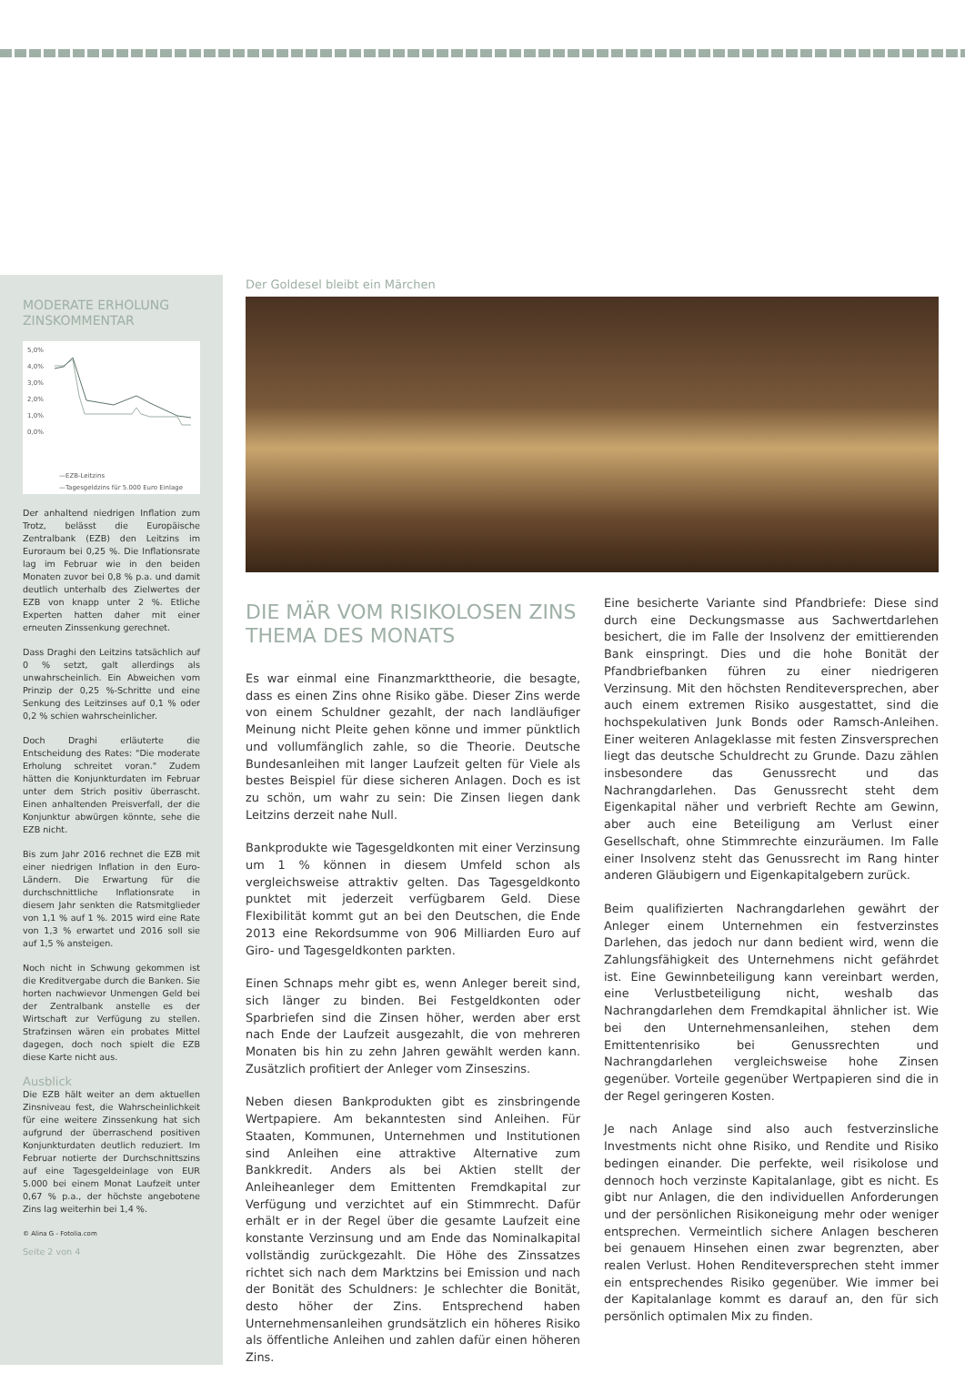MODERATE ERHOLUNG
ZINSKOMMENTAR
5,0%
4,0%
3,0%
2,0%
1,0%
0,0%
—EZB-Leitzins
—Tagesgeldzins für 5.000 Euro Einlage
Der anhaltend niedrigen Inflation zum Trotz, belässt die Europäische Zentralbank (EZB) den Leitzins im Euroraum bei 0,25 %. Die Inflationsrate lag im Februar wie in den beiden Monaten zuvor bei 0,8 % p.a. und damit deutlich unterhalb des Zielwertes der EZB von knapp unter 2 %. Etliche Experten hatten daher mit einer erneuten Zinssenkung gerechnet.
Dass Draghi den Leitzins tatsächlich auf 0 % setzt, galt allerdings als unwahrscheinlich. Ein Abweichen vom Prinzip der 0,25 %-Schritte und eine Senkung des Leitzinses auf 0,1 % oder 0,2 % schien wahrscheinlicher.
Doch Draghi erläuterte die Entscheidung des Rates: "Die moderate Erholung schreitet voran." Zudem hätten die Konjunkturdaten im Februar unter dem Strich positiv überrascht. Einen anhaltenden Preisverfall, der die Konjunktur abwürgen könnte, sehe die EZB nicht.
Bis zum Jahr 2016 rechnet die EZB mit einer niedrigen Inflation in den Euro-Ländern. Die Erwartung für die durchschnittliche Inflationsrate in diesem Jahr senkten die Ratsmitglieder von 1,1 % auf 1 %. 2015 wird eine Rate von 1,3 % erwartet und 2016 soll sie auf 1,5 % ansteigen.
Noch nicht in Schwung gekommen ist die Kreditvergabe durch die Banken. Sie horten nachwievor Unmengen Geld bei der Zentralbank anstelle es der Wirtschaft zur Verfügung zu stellen. Strafzinsen wären ein probates Mittel dagegen, doch noch spielt die EZB diese Karte nicht aus.
Ausblick
Die EZB hält weiter an dem aktuellen Zinsniveau fest, die Wahrscheinlichkeit für eine weitere Zinssenkung hat sich aufgrund der überraschend positiven Konjunkturdaten deutlich reduziert. Im Februar notierte der Durchschnittszins auf eine Tagesgeldeinlage von EUR 5.000 bei einem Monat Laufzeit unter 0,67 % p.a., der höchste angebotene Zins lag weiterhin bei 1,4 %.
© Alina G - Fotolia.com
Seite 2 von 4
Der Goldesel bleibt ein Märchen
DIE MÄR VOM RISIKOLOSEN ZINS
THEMA DES MONATS
Es war einmal eine Finanzmarkttheorie, die besagte, dass es einen Zins ohne Risiko gäbe. Dieser Zins werde von einem Schuldner gezahlt, der nach landläufiger Meinung nicht Pleite gehen könne und immer pünktlich und vollumfänglich zahle, so die Theorie. Deutsche Bundesanleihen mit langer Laufzeit gelten für Viele als bestes Beispiel für diese sicheren Anlagen. Doch es ist zu schön, um wahr zu sein: Die Zinsen liegen dank Leitzins derzeit nahe Null.
Bankprodukte wie Tagesgeldkonten mit einer Verzinsung um 1 % können in diesem Umfeld schon als vergleichsweise attraktiv gelten. Das Tagesgeldkonto punktet mit jederzeit verfügbarem Geld. Diese Flexibilität kommt gut an bei den Deutschen, die Ende 2013 eine Rekordsumme von 906 Milliarden Euro auf Giro- und Tagesgeldkonten parkten.
Einen Schnaps mehr gibt es, wenn Anleger bereit sind, sich länger zu binden. Bei Festgeldkonten oder Sparbriefen sind die Zinsen höher, werden aber erst nach Ende der Laufzeit ausgezahlt, die von mehreren Monaten bis hin zu zehn Jahren gewählt werden kann. Zusätzlich profitiert der Anleger vom Zinseszins.
Neben diesen Bankprodukten gibt es zinsbringende Wertpapiere. Am bekanntesten sind Anleihen. Für Staaten, Kommunen, Unternehmen und Institutionen sind Anleihen eine attraktive Alternative zum Bankkredit. Anders als bei Aktien stellt der Anleiheanleger dem Emittenten Fremdkapital zur Verfügung und verzichtet auf ein Stimmrecht. Dafür erhält er in der Regel über die gesamte Laufzeit eine konstante Verzinsung und am Ende das Nominalkapital vollständig zurückgezahlt. Die Höhe des Zinssatzes richtet sich nach dem Marktzins bei Emission und nach der Bonität des Schuldners: Je schlechter die Bonität, desto höher der Zins. Entsprechend haben Unternehmensanleihen grundsätzlich ein höheres Risiko als öffentliche Anleihen und zahlen dafür einen höheren Zins.
Eine besicherte Variante sind Pfandbriefe: Diese sind durch eine Deckungsmasse aus Sachwertdarlehen besichert, die im Falle der Insolvenz der emittierenden Bank einspringt. Dies und die hohe Bonität der Pfandbriefbanken führen zu einer niedrigeren Verzinsung. Mit den höchsten Renditeversprechen, aber auch einem extremen Risiko ausgestattet, sind die hochspekulativen Junk Bonds oder Ramsch-Anleihen. Einer weiteren Anlageklasse mit festen Zinsversprechen liegt das deutsche Schuldrecht zu Grunde. Dazu zählen insbesondere das Genussrecht und das Nachrangdarlehen. Das Genussrecht steht dem Eigenkapital näher und verbrieft Rechte am Gewinn, aber auch eine Beteiligung am Verlust einer Gesellschaft, ohne Stimmrechte einzuräumen. Im Falle einer Insolvenz steht das Genussrecht im Rang hinter anderen Gläubigern und Eigenkapitalgebern zurück.
Beim qualifizierten Nachrangdarlehen gewährt der Anleger einem Unternehmen ein festverzinstes Darlehen, das jedoch nur dann bedient wird, wenn die Zahlungsfähigkeit des Unternehmens nicht gefährdet ist. Eine Gewinnbeteiligung kann vereinbart werden, eine Verlustbeteiligung nicht, weshalb das Nachrangdarlehen dem Fremdkapital ähnlicher ist. Wie bei den Unternehmensanleihen, stehen dem Emittentenrisiko bei Genussrechten und Nachrangdarlehen vergleichsweise hohe Zinsen gegenüber. Vorteile gegenüber Wertpapieren sind die in der Regel geringeren Kosten.
Je nach Anlage sind also auch festverzinsliche Investments nicht ohne Risiko, und Rendite und Risiko bedingen einander. Die perfekte, weil risikolose und dennoch hoch verzinste Kapitalanlage, gibt es nicht. Es gibt nur Anlagen, die den individuellen Anforderungen und der persönlichen Risikoneigung mehr oder weniger entsprechen. Vermeintlich sichere Anlagen bescheren bei genauem Hinsehen einen zwar begrenzten, aber realen Verlust. Hohen Renditeversprechen steht immer ein entsprechendes Risiko gegenüber. Wie immer bei der Kapitalanlage kommt es darauf an, den für sich persönlich optimalen Mix zu finden.